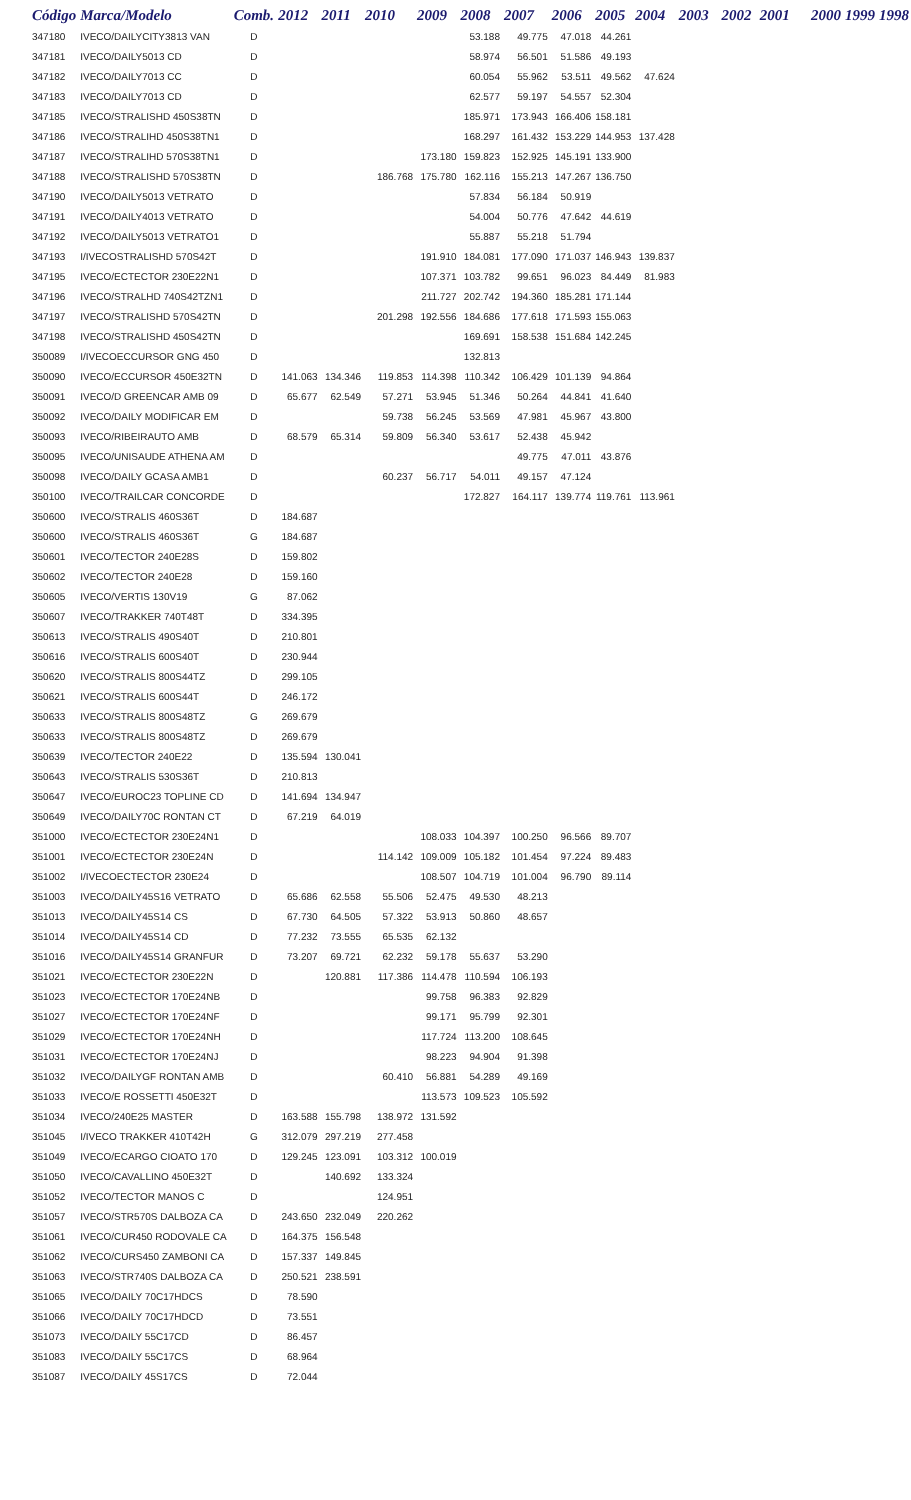| Código | Marca/Modelo | Comb. | 2012 | 2011 | 2010 | 2009 | 2008 | 2007 | 2006 | 2005 | 2004 | 2003 | 2002 | 2001 | 2000 | 1999 | 1998 |
| --- | --- | --- | --- | --- | --- | --- | --- | --- | --- | --- | --- | --- | --- | --- | --- | --- | --- |
| 347180 | IVECO/DAILYCITY3813 VAN | D | | | | | 53.188 | 49.775 | 47.018 | 44.261 | | | | | | | |
| 347181 | IVECO/DAILY5013 CD | D | | | | | 58.974 | 56.501 | 51.586 | 49.193 | | | | | | | |
| 347182 | IVECO/DAILY7013 CC | D | | | | | 60.054 | 55.962 | 53.511 | 49.562 | 47.624 | | | | | | |
| 347183 | IVECO/DAILY7013 CD | D | | | | | 62.577 | 59.197 | 54.557 | 52.304 | | | | | | | |
| 347185 | IVECO/STRALISHD 450S38TN | D | | | | | 185.971 | 173.943 | 166.406 | 158.181 | | | | | | | |
| 347186 | IVECO/STRALIHD 450S38TN1 | D | | | | | 168.297 | 161.432 | 153.229 | 144.953 | 137.428 | | | | | | |
| 347187 | IVECO/STRALIHD 570S38TN1 | D | | | | 173.180 | 159.823 | 152.925 | 145.191 | 133.900 | | | | | | | |
| 347188 | IVECO/STRALISHD 570S38TN | D | | | 186.768 | 175.780 | 162.116 | 155.213 | 147.267 | 136.750 | | | | | | | |
| 347190 | IVECO/DAILY5013 VETRATO | D | | | | | 57.834 | 56.184 | 50.919 | | | | | | | | |
| 347191 | IVECO/DAILY4013 VETRATO | D | | | | | 54.004 | 50.776 | 47.642 | 44.619 | | | | | | | |
| 347192 | IVECO/DAILY5013 VETRATO1 | D | | | | | 55.887 | 55.218 | 51.794 | | | | | | | | |
| 347193 | I/IVECOSTRALISHD 570S42T | D | | | | 191.910 | 184.081 | 177.090 | 171.037 | 146.943 | 139.837 | | | | | | |
| 347195 | IVECO/ECTECTOR 230E22N1 | D | | | | 107.371 | 103.782 | 99.651 | 96.023 | 84.449 | 81.983 | | | | | | |
| 347196 | IVECO/STRALHD 740S42TZN1 | D | | | | 211.727 | 202.742 | 194.360 | 185.281 | 171.144 | | | | | | | |
| 347197 | IVECO/STRALISHD 570S42TN | D | | | 201.298 | 192.556 | 184.686 | 177.618 | 171.593 | 155.063 | | | | | | | |
| 347198 | IVECO/STRALISHD 450S42TN | D | | | | | 169.691 | 158.538 | 151.684 | 142.245 | | | | | | | |
| 350089 | I/IVECOECCURSOR GNG 450 | D | | | | | 132.813 | | | | | | | | | | |
| 350090 | IVECO/ECCURSOR 450E32TN | D | 141.063 | 134.346 | 119.853 | 114.398 | 110.342 | 106.429 | 101.139 | 94.864 | | | | | | | |
| 350091 | IVECO/D GREENCAR AMB 09 | D | 65.677 | 62.549 | 57.271 | 53.945 | 51.346 | 50.264 | 44.841 | 41.640 | | | | | | | |
| 350092 | IVECO/DAILY MODIFICAR EM | D | | | 59.738 | 56.245 | 53.569 | 47.981 | 45.967 | 43.800 | | | | | | | |
| 350093 | IVECO/RIBEIRAUTO AMB | D | 68.579 | 65.314 | 59.809 | 56.340 | 53.617 | 52.438 | 45.942 | | | | | | | | |
| 350095 | IVECO/UNISAUDE ATHENA AM | D | | | | | | 49.775 | 47.011 | 43.876 | | | | | | | |
| 350098 | IVECO/DAILY GCASA AMB1 | D | | | 60.237 | 56.717 | 54.011 | 49.157 | 47.124 | | | | | | | | |
| 350100 | IVECO/TRAILCAR CONCORDE | D | | | | | 172.827 | 164.117 | 139.774 | 119.761 | 113.961 | | | | | | |
| 350600 | IVECO/STRALIS 460S36T | D | 184.687 | | | | | | | | | | | | | | |
| 350600 | IVECO/STRALIS 460S36T | G | 184.687 | | | | | | | | | | | | | | |
| 350601 | IVECO/TECTOR 240E28S | D | 159.802 | | | | | | | | | | | | | | |
| 350602 | IVECO/TECTOR 240E28 | D | 159.160 | | | | | | | | | | | | | | |
| 350605 | IVECO/VERTIS 130V19 | G | 87.062 | | | | | | | | | | | | | | |
| 350607 | IVECO/TRAKKER 740T48T | D | 334.395 | | | | | | | | | | | | | | |
| 350613 | IVECO/STRALIS 490S40T | D | 210.801 | | | | | | | | | | | | | | |
| 350616 | IVECO/STRALIS 600S40T | D | 230.944 | | | | | | | | | | | | | | |
| 350620 | IVECO/STRALIS 800S44TZ | D | 299.105 | | | | | | | | | | | | | | |
| 350621 | IVECO/STRALIS 600S44T | D | 246.172 | | | | | | | | | | | | | | |
| 350633 | IVECO/STRALIS 800S48TZ | G | 269.679 | | | | | | | | | | | | | | |
| 350633 | IVECO/STRALIS 800S48TZ | D | 269.679 | | | | | | | | | | | | | | |
| 350639 | IVECO/TECTOR 240E22 | D | 135.594 | 130.041 | | | | | | | | | | | | | |
| 350643 | IVECO/STRALIS 530S36T | D | 210.813 | | | | | | | | | | | | | | |
| 350647 | IVECO/EUROC23 TOPLINE CD | D | 141.694 | 134.947 | | | | | | | | | | | | | |
| 350649 | IVECO/DAILY70C RONTAN CT | D | 67.219 | 64.019 | | | | | | | | | | | | | |
| 351000 | IVECO/ECTECTOR 230E24N1 | D | | | | 108.033 | 104.397 | 100.250 | 96.566 | 89.707 | | | | | | | |
| 351001 | IVECO/ECTECTOR 230E24N | D | | | 114.142 | 109.009 | 105.182 | 101.454 | 97.224 | 89.483 | | | | | | | |
| 351002 | I/IVECOECTECTOR 230E24 | D | | | | 108.507 | 104.719 | 101.004 | 96.790 | 89.114 | | | | | | | |
| 351003 | IVECO/DAILY45S16 VETRATO | D | 65.686 | 62.558 | 55.506 | 52.475 | 49.530 | 48.213 | | | | | | | | | |
| 351013 | IVECO/DAILY45S14 CS | D | 67.730 | 64.505 | 57.322 | 53.913 | 50.860 | 48.657 | | | | | | | | | |
| 351014 | IVECO/DAILY45S14 CD | D | 77.232 | 73.555 | 65.535 | 62.132 | | | | | | | | | | | |
| 351016 | IVECO/DAILY45S14 GRANFUR | D | 73.207 | 69.721 | 62.232 | 59.178 | 55.637 | 53.290 | | | | | | | | | |
| 351021 | IVECO/ECTECTOR 230E22N | D | | 120.881 | 117.386 | 114.478 | 110.594 | 106.193 | | | | | | | | | |
| 351023 | IVECO/ECTECTOR 170E24NB | D | | | | 99.758 | 96.383 | 92.829 | | | | | | | | | |
| 351027 | IVECO/ECTECTOR 170E24NF | D | | | | 99.171 | 95.799 | 92.301 | | | | | | | | | |
| 351029 | IVECO/ECTECTOR 170E24NH | D | | | | 117.724 | 113.200 | 108.645 | | | | | | | | | |
| 351031 | IVECO/ECTECTOR 170E24NJ | D | | | | 98.223 | 94.904 | 91.398 | | | | | | | | | |
| 351032 | IVECO/DAILYGF RONTAN AMB | D | | | 60.410 | 56.881 | 54.289 | 49.169 | | | | | | | | | |
| 351033 | IVECO/E ROSSETTI 450E32T | D | | | | 113.573 | 109.523 | 105.592 | | | | | | | | | |
| 351034 | IVECO/240E25 MASTER | D | 163.588 | 155.798 | 138.972 | 131.592 | | | | | | | | | | | |
| 351045 | I/IVECO TRAKKER 410T42H | G | 312.079 | 297.219 | 277.458 | | | | | | | | | | | | |
| 351049 | IVECO/ECARGO CIOATO 170 | D | 129.245 | 123.091 | 103.312 | 100.019 | | | | | | | | | | | |
| 351050 | IVECO/CAVALLINO 450E32T | D | | 140.692 | 133.324 | | | | | | | | | | | | |
| 351052 | IVECO/TECTOR MANOS C | D | | | 124.951 | | | | | | | | | | | | |
| 351057 | IVECO/STR570S DALBOZA CA | D | 243.650 | 232.049 | 220.262 | | | | | | | | | | | | |
| 351061 | IVECO/CUR450 RODOVALE CA | D | 164.375 | 156.548 | | | | | | | | | | | | | |
| 351062 | IVECO/CURS450 ZAMBONI CA | D | 157.337 | 149.845 | | | | | | | | | | | | | |
| 351063 | IVECO/STR740S DALBOZA CA | D | 250.521 | 238.591 | | | | | | | | | | | | | |
| 351065 | IVECO/DAILY 70C17HDCS | D | 78.590 | | | | | | | | | | | | | | |
| 351066 | IVECO/DAILY 70C17HDCD | D | 73.551 | | | | | | | | | | | | | | |
| 351073 | IVECO/DAILY 55C17CD | D | 86.457 | | | | | | | | | | | | | | |
| 351083 | IVECO/DAILY 55C17CS | D | 68.964 | | | | | | | | | | | | | | |
| 351087 | IVECO/DAILY 45S17CS | D | 72.044 | | | | | | | | | | | | | | |